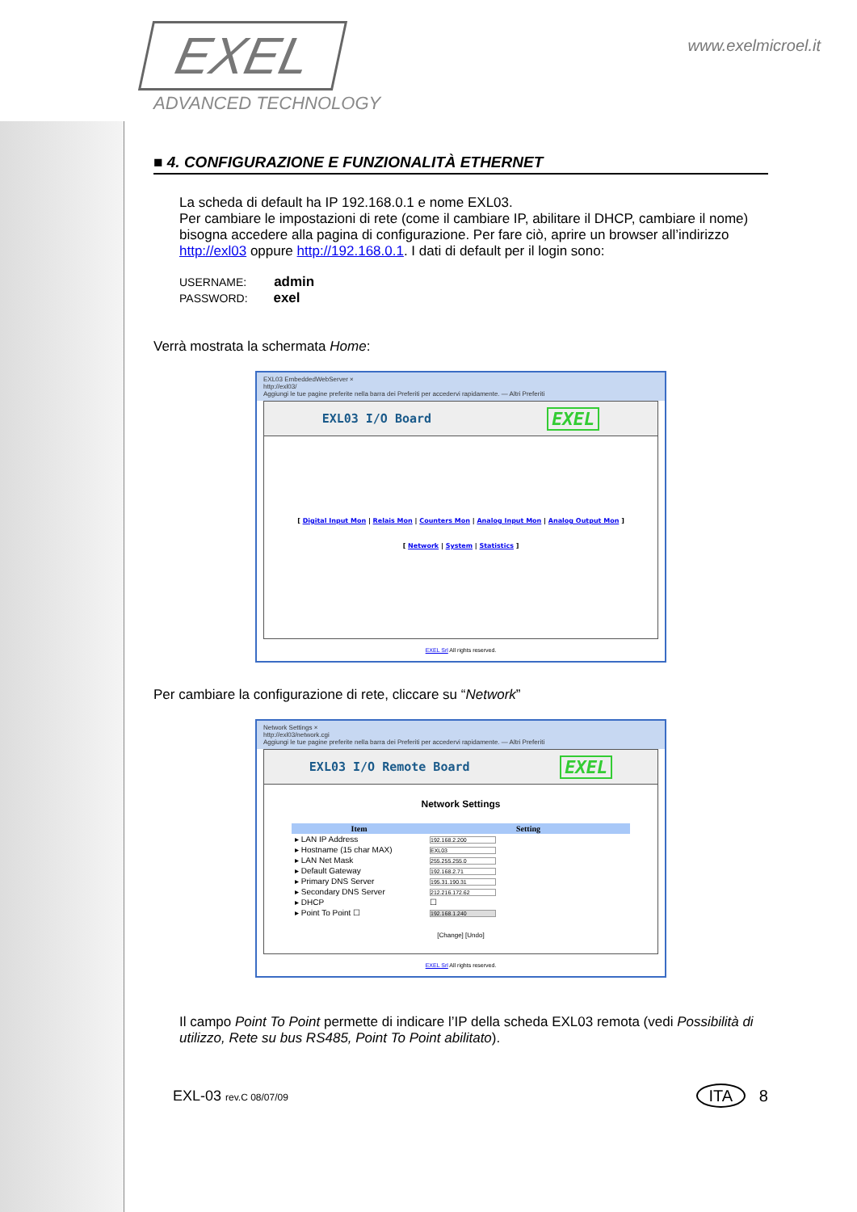EXEL
ADVANCED TECHNOLOGY
www.exelmicroel.it
■ 4. CONFIGURAZIONE E FUNZIONALITÀ ETHERNET
La scheda di default ha IP 192.168.0.1 e nome EXL03.
Per cambiare le impostazioni di rete (come il cambiare IP, abilitare il DHCP, cambiare il nome) bisogna accedere alla pagina di configurazione. Per fare ciò, aprire un browser all’indirizzo http://exl03 oppure http://192.168.0.1. I dati di default per il login sono:
USERNAME: admin
PASSWORD: exel
Verrà mostrata la schermata Home:
EXL03 EmbeddedWebServer ×
http://exl03/
Aggiungi le tue pagine preferite nella barra dei Preferiti per accedervi rapidamente. — Altri Preferiti
EXL03 I/O Board EXEL
[ Digital Input Mon | Relais Mon | Counters Mon | Analog Input Mon | Analog Output Mon ]
[ Network | System | Statistics ]
EXEL Srl All rights reserved.
Per cambiare la configurazione di rete, cliccare su “Network”
Network Settings ×
http://exl03/network.cgi
Aggiungi le tue pagine preferite nella barra dei Preferiti per accedervi rapidamente. — Altri Preferiti
EXL03 I/O Remote Board EXEL
Network Settings
| Item | Setting |
| --- | --- |
| ▸ LAN IP Address | 192.168.2.200 |
| ▸ Hostname (15 char MAX) | EXL03 |
| ▸ LAN Net Mask | 255.255.255.0 |
| ▸ Default Gateway | 192.168.2.71 |
| ▸ Primary DNS Server | 195.31.190.31 |
| ▸ Secondary DNS Server | 212.216.172.62 |
| ▸ DHCP | ☐ |
| ▸ Point To Point ☐ | 192.168.1.240 |
[Change] [Undo]
EXEL Srl All rights reserved.
Il campo Point To Point permette di indicare l’IP della scheda EXL03 remota (vedi Possibilità di utilizzo, Rete su bus RS485, Point To Point abilitato).
EXL-03 rev.C 08/07/09 ITA 8